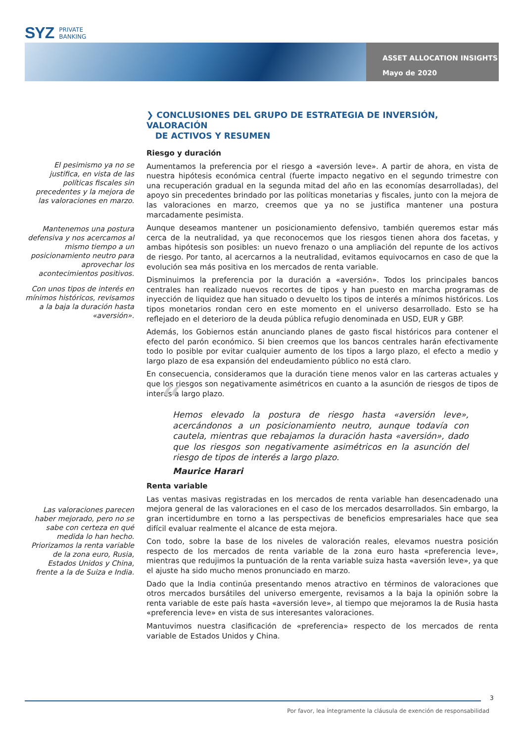SYZ PRIVATE
BANKING
ASSET ALLOCATION INSIGHTS
Mayo de 2020
❯ CONCLUSIONES DEL GRUPO DE ESTRATEGIA DE INVERSIÓN, VALORACIÓN
DE ACTIVOS Y RESUMEN
El pesimismo ya no se justifica, en vista de las políticas fiscales sin precedentes y la mejora de las valoraciones en marzo.
Mantenemos una postura defensiva y nos acercamos al mismo tiempo a un posicionamiento neutro para aprovechar los acontecimientos positivos.
Con unos tipos de interés en mínimos históricos, revisamos a la baja la duración hasta «aversión».
Las valoraciones parecen haber mejorado, pero no se sabe con certeza en qué medida lo han hecho. Priorizamos la renta variable de la zona euro, Rusia, Estados Unidos y China, frente a la de Suiza e India.
Riesgo y duración
Aumentamos la preferencia por el riesgo a «aversión leve». A partir de ahora, en vista de nuestra hipótesis económica central (fuerte impacto negativo en el segundo trimestre con una recuperación gradual en la segunda mitad del año en las economías desarrolladas), del apoyo sin precedentes brindado por las políticas monetarias y fiscales, junto con la mejora de las valoraciones en marzo, creemos que ya no se justifica mantener una postura marcadamente pesimista.
Aunque deseamos mantener un posicionamiento defensivo, también queremos estar más cerca de la neutralidad, ya que reconocemos que los riesgos tienen ahora dos facetas, y ambas hipótesis son posibles: un nuevo frenazo o una ampliación del repunte de los activos de riesgo. Por tanto, al acercarnos a la neutralidad, evitamos equivocarnos en caso de que la evolución sea más positiva en los mercados de renta variable.
Disminuimos la preferencia por la duración a «aversión». Todos los principales bancos centrales han realizado nuevos recortes de tipos y han puesto en marcha programas de inyección de liquidez que han situado o devuelto los tipos de interés a mínimos históricos. Los tipos monetarios rondan cero en este momento en el universo desarrollado. Esto se ha reflejado en el deterioro de la deuda pública refugio denominada en USD, EUR y GBP.
Además, los Gobiernos están anunciando planes de gasto fiscal históricos para contener el efecto del parón económico. Si bien creemos que los bancos centrales harán efectivamente todo lo posible por evitar cualquier aumento de los tipos a largo plazo, el efecto a medio y largo plazo de esa expansión del endeudamiento público no está claro.
En consecuencia, consideramos que la duración tiene menos valor en las carteras actuales y que los riesgos son negativamente asimétricos en cuanto a la asunción de riesgos de tipos de interés a largo plazo.
“Hemos elevado la postura de riesgo hasta «aversión leve», acercándonos a un posicionamiento neutro, aunque todavía con cautela, mientras que rebajamos la duración hasta «aversión», dado que los riesgos son negativamente asimétricos en la asunción del riesgo de tipos de interés a largo plazo.
Maurice Harari
Renta variable
Las ventas masivas registradas en los mercados de renta variable han desencadenado una mejora general de las valoraciones en el caso de los mercados desarrollados. Sin embargo, la gran incertidumbre en torno a las perspectivas de beneficios empresariales hace que sea difícil evaluar realmente el alcance de esta mejora.
Con todo, sobre la base de los niveles de valoración reales, elevamos nuestra posición respecto de los mercados de renta variable de la zona euro hasta «preferencia leve», mientras que redujimos la puntuación de la renta variable suiza hasta «aversión leve», ya que el ajuste ha sido mucho menos pronunciado en marzo.
Dado que la India continúa presentando menos atractivo en términos de valoraciones que otros mercados bursátiles del universo emergente, revisamos a la baja la opinión sobre la renta variable de este país hasta «aversión leve», al tiempo que mejoramos la de Rusia hasta «preferencia leve» en vista de sus interesantes valoraciones.
Mantuvimos nuestra clasificación de «preferencia» respecto de los mercados de renta variable de Estados Unidos y China.
3
Por favor, lea íntegramente la cláusula de exención de responsabilidad